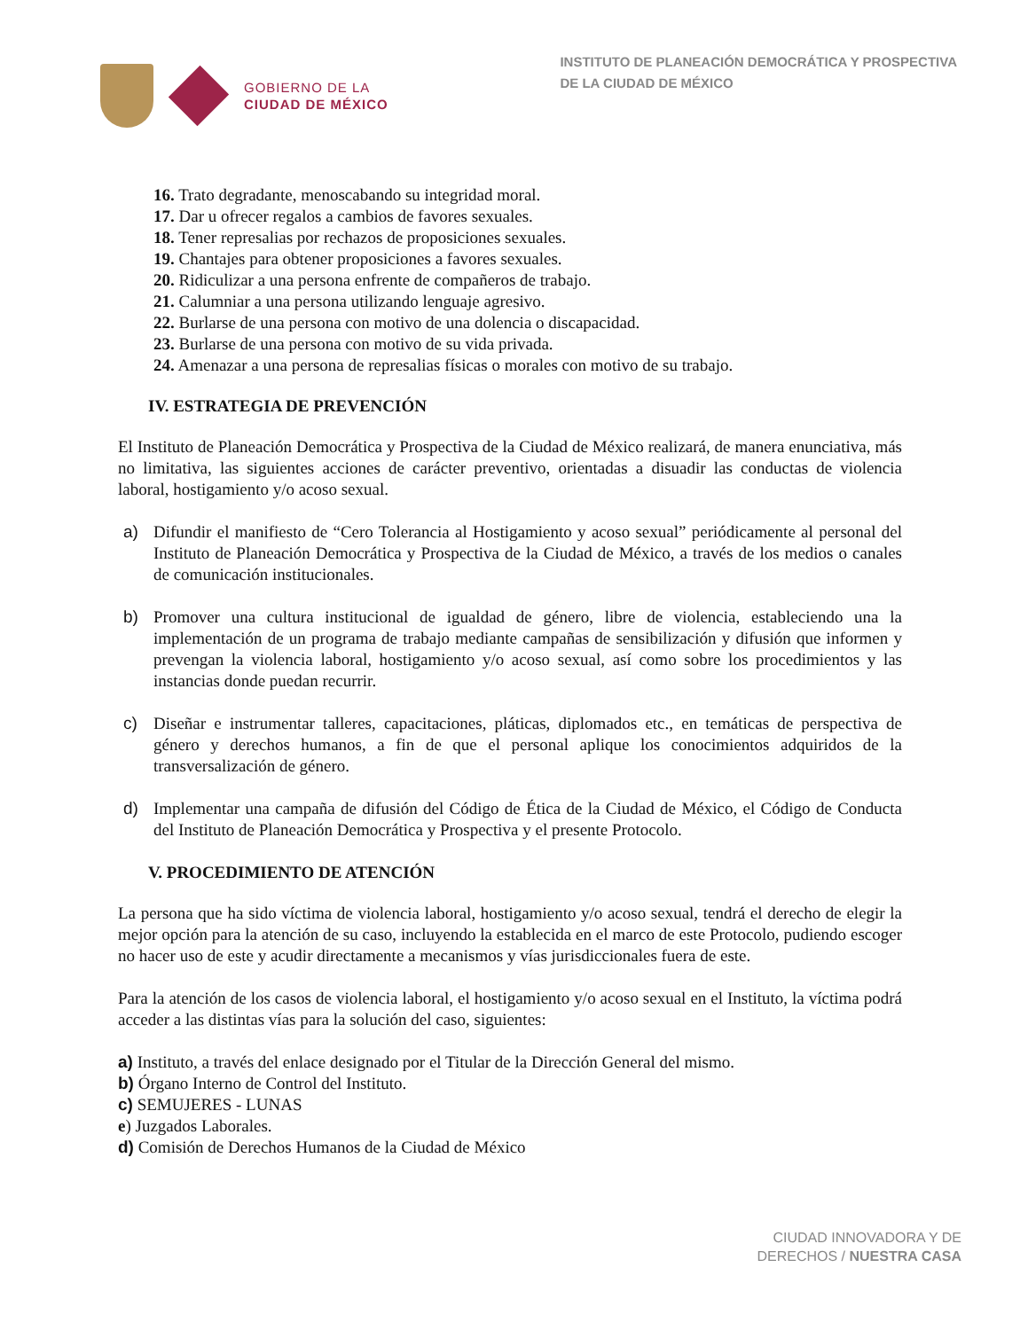GOBIERNO DE LA
CIUDAD DE MÉXICO
INSTITUTO DE PLANEACIÓN DEMOCRÁTICA Y PROSPECTIVA
DE LA CIUDAD DE MÉXICO
16. Trato degradante, menoscabando su integridad moral.
17. Dar u ofrecer regalos a cambios de favores sexuales.
18. Tener represalias por rechazos de proposiciones sexuales.
19. Chantajes para obtener proposiciones a favores sexuales.
20. Ridiculizar a una persona enfrente de compañeros de trabajo.
21. Calumniar a una persona utilizando lenguaje agresivo.
22. Burlarse de una persona con motivo de una dolencia o discapacidad.
23. Burlarse de una persona con motivo de su vida privada.
24. Amenazar a una persona de represalias físicas o morales con motivo de su trabajo.
IV. ESTRATEGIA DE PREVENCIÓN
El Instituto de Planeación Democrática y Prospectiva de la Ciudad de México realizará, de manera enunciativa, más no limitativa, las siguientes acciones de carácter preventivo, orientadas a disuadir las conductas de violencia laboral, hostigamiento y/o acoso sexual.
a) Difundir el manifiesto de “Cero Tolerancia al Hostigamiento y acoso sexual” periódicamente al personal del Instituto de Planeación Democrática y Prospectiva de la Ciudad de México, a través de los medios o canales de comunicación institucionales.
b) Promover una cultura institucional de igualdad de género, libre de violencia, estableciendo una la implementación de un programa de trabajo mediante campañas de sensibilización y difusión que informen y prevengan la violencia laboral, hostigamiento y/o acoso sexual, así como sobre los procedimientos y las instancias donde puedan recurrir.
c) Diseñar e instrumentar talleres, capacitaciones, pláticas, diplomados etc., en temáticas de perspectiva de género y derechos humanos, a fin de que el personal aplique los conocimientos adquiridos de la transversalización de género.
d) Implementar una campaña de difusión del Código de Ética de la Ciudad de México, el Código de Conducta del Instituto de Planeación Democrática y Prospectiva y el presente Protocolo.
V. PROCEDIMIENTO DE ATENCIÓN
La persona que ha sido víctima de violencia laboral, hostigamiento y/o acoso sexual, tendrá el derecho de elegir la mejor opción para la atención de su caso, incluyendo la establecida en el marco de este Protocolo, pudiendo escoger no hacer uso de este y acudir directamente a mecanismos y vías jurisdiccionales fuera de este.
Para la atención de los casos de violencia laboral, el hostigamiento y/o acoso sexual en el Instituto, la víctima podrá acceder a las distintas vías para la solución del caso, siguientes:
a) Instituto, a través del enlace designado por el Titular de la Dirección General del mismo.
b) Órgano Interno de Control del Instituto.
c) SEMUJERES - LUNAS
e) Juzgados Laborales.
d) Comisión de Derechos Humanos de la Ciudad de México
CIUDAD INNOVADORA Y DE
DERECHOS / NUESTRA CASA